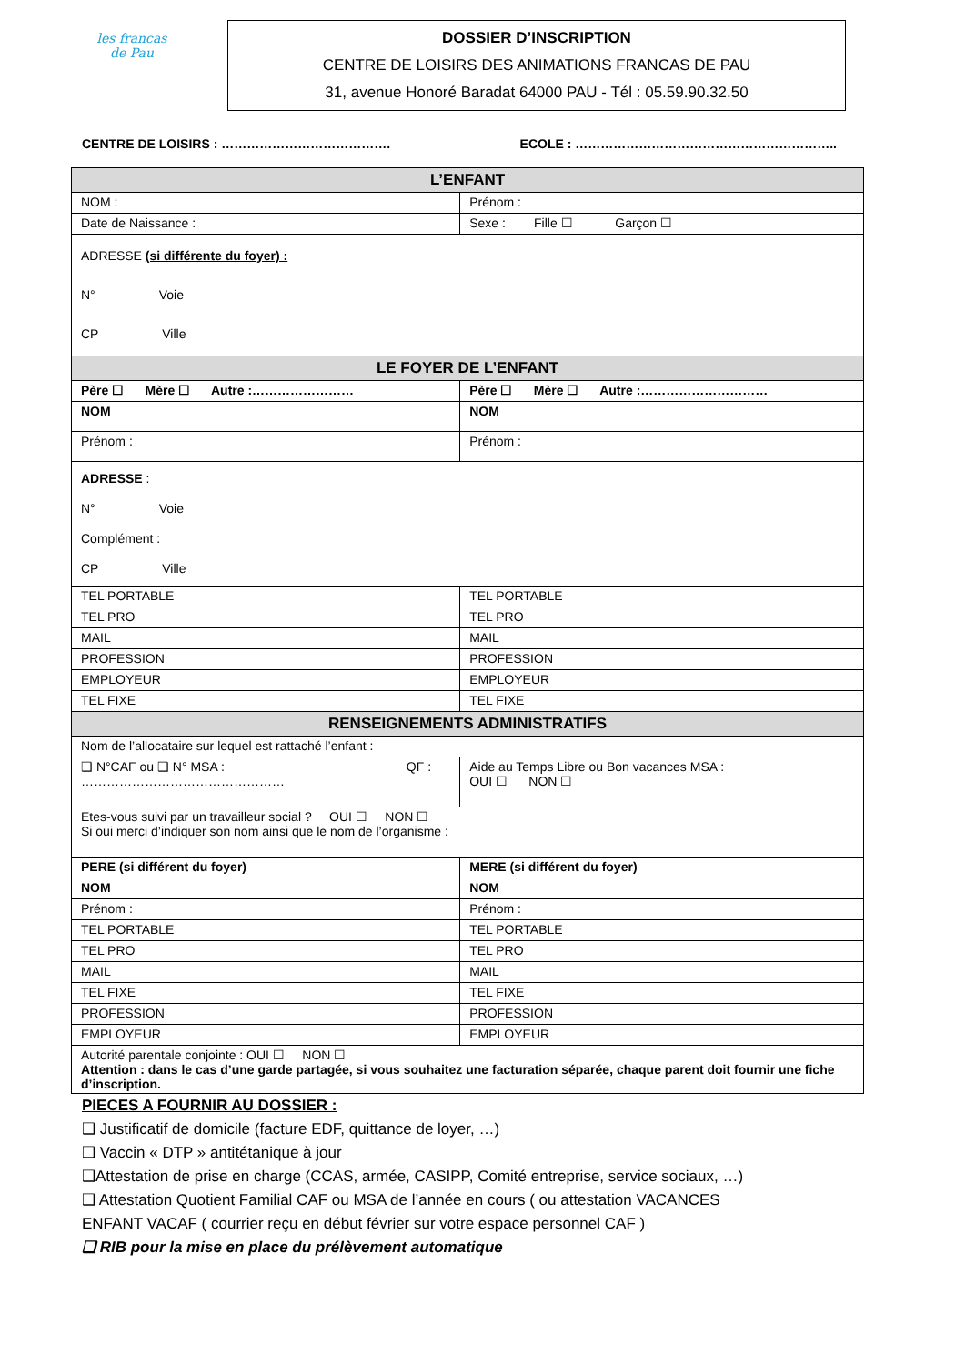les francas
de Pau
DOSSIER D’INSCRIPTION
CENTRE DE LOISIRS DES ANIMATIONS FRANCAS DE PAU
31, avenue Honoré Baradat 64000 PAU - Tél : 05.59.90.32.50
CENTRE DE LOISIRS : …………………………………. ECOLE : ……………………………………………………..
| L’ENFANT | | |
| --- | --- | --- |
| NOM : | | Prénom : |
| Date de Naissance : | | Sexe : Fille ☐ Garçon ☐ |
| ADRESSE (si différente du foyer) : N° Voie CP Ville | | |
| LE FOYER DE L’ENFANT | | |
| Père ☐ Mère ☐ Autre :…………………… | | Père ☐ Mère ☐ Autre :………………………… |
| NOM | | NOM |
| Prénom : | | Prénom : |
| ADRESSE : N° Voie Complément : CP Ville | | |
| TEL PORTABLE | | TEL PORTABLE |
| TEL PRO | | TEL PRO |
| MAIL | | MAIL |
| PROFESSION | | PROFESSION |
| EMPLOYEUR | | EMPLOYEUR |
| TEL FIXE | | TEL FIXE |
| RENSEIGNEMENTS ADMINISTRATIFS | | |
| Nom de l’allocataire sur lequel est rattaché l’enfant : | | |
| ❑ N°CAF ou ❑ N° MSA : ………………………………………… | QF : | Aide au Temps Libre ou Bon vacances MSA : OUI ☐ NON ☐ |
| Etes-vous suivi par un travailleur social ? OUI ☐ NON ☐ Si oui merci d’indiquer son nom ainsi que le nom de l’organisme : | | |
| PERE (si différent du foyer) | | MERE (si différent du foyer) |
| NOM | | NOM |
| Prénom : | | Prénom : |
| TEL PORTABLE | | TEL PORTABLE |
| TEL PRO | | TEL PRO |
| MAIL | | MAIL |
| TEL FIXE | | TEL FIXE |
| PROFESSION | | PROFESSION |
| EMPLOYEUR | | EMPLOYEUR |
| Autorité parentale conjointe : OUI ☐ NON ☐ Attention : dans le cas d’une garde partagée, si vous souhaitez une facturation séparée, chaque parent doit fournir une fiche d’inscription. | | |
PIECES A FOURNIR AU DOSSIER :
❑ Justificatif de domicile (facture EDF, quittance de loyer, …)
❑ Vaccin « DTP » antitétanique à jour
❑Attestation de prise en charge (CCAS, armée, CASIPP, Comité entreprise, service sociaux, …)
❑ Attestation Quotient Familial CAF ou MSA de l’année en cours ( ou attestation VACANCES
ENFANT VACAF ( courrier reçu en début février sur votre espace personnel CAF )
❑ RIB pour la mise en place du prélèvement automatique